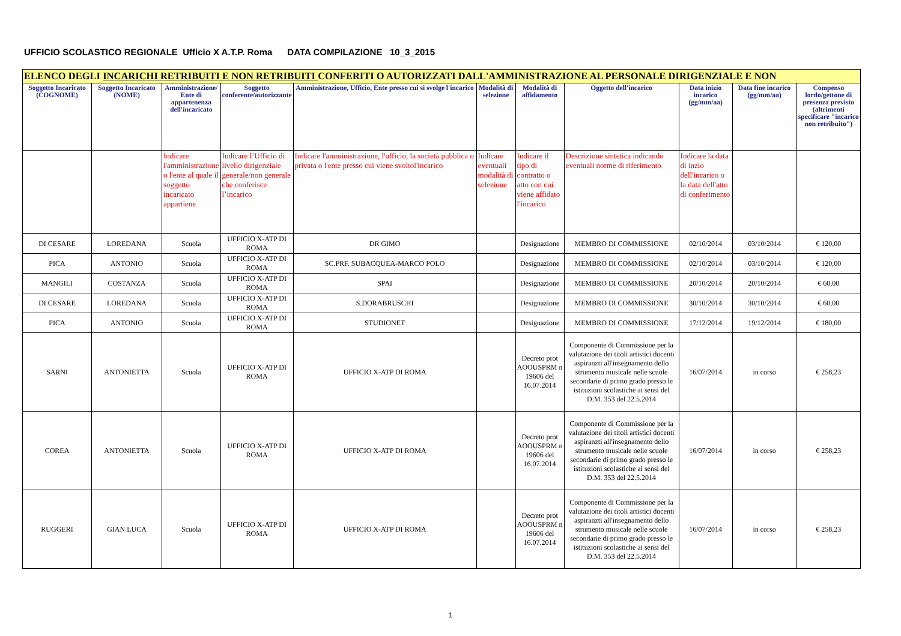UFFICIO SCOLASTICO REGIONALE Ufficio X A.T.P. Roma DATA COMPILAZIONE 10_3_2015
| ELENCO DEGLI INCARICHI RETRIBUITI E NON RETRIBUITI CONFERITI O AUTORIZZATI DALL'AMMINISTRAZIONE AL PERSONALE DIRIGENZIALE E NON | | | | | | | | | | |
| Soggetto Incaricato (COGNOME) | Soggetto Incaricato (NOME) | Amministrazione/ Ente di appartenenza dell'incaricato | Soggetto conferente/autorizzante | Amministrazione, Ufficio, Ente presso cui si svolge l'incarico | Modalità di selezione | Modalità di affidamento | Oggetto dell'incarico | Data inizio incarico (gg/mm/aa) | Data fine incarico (gg/mm/aa) | Compenso lordo/gettone di presenza previsto (altrimenti specificare "incarico non retribuito") |
| | | Indicare l'amministrazione o l'ente al quale il soggetto incaricato appartiene | Indicare l’Ufficio di livello dirigenziale generale/non generale che conferisce l’incarico | Indicare l'amministrazione, l'ufficio, la società pubblica o privata o l'ente presso cui viene svoltol'incarico | Indicare eventuali modalità di selezione | Indicare il tipo di contratto o atto con cui viene affidato l'incarico | Descrizione sintetica indicando eventuali norme di riferimento | Indicare la data di inzio dell'incarico o la data dell'atto di conferimento | | |
| DI CESARE | LOREDANA | Scuola | UFFICIO X-ATP DI ROMA | DR GIMO | | Designazione | MEMBRO DI COMMISSIONE | 02/10/2014 | 03/10/2014 | € 120,00 |
| PICA | ANTONIO | Scuola | UFFICIO X-ATP DI ROMA | SC.PRF. SUBACQUEA-MARCO POLO | | Designazione | MEMBRO DI COMMISSIONE | 02/10/2014 | 03/10/2014 | € 120,00 |
| MANGILI | COSTANZA | Scuola | UFFICIO X-ATP DI ROMA | SPAI | | Designazione | MEMBRO DI COMMISSIONE | 20/10/2014 | 20/10/2014 | € 60,00 |
| DI CESARE | LOREDANA | Scuola | UFFICIO X-ATP DI ROMA | S.DORABRUSCHI | | Designazione | MEMBRO DI COMMISSIONE | 30/10/2014 | 30/10/2014 | € 60,00 |
| PICA | ANTONIO | Scuola | UFFICIO X-ATP DI ROMA | STUDIONET | | Designazione | MEMBRO DI COMMISSIONE | 17/12/2014 | 19/12/2014 | € 180,00 |
| SARNI | ANTONIETTA | Scuola | UFFICIO X-ATP DI ROMA | UFFICIO X-ATP DI ROMA | | Decreto prot AOOUSPRM n 19606 del 16.07.2014 | Componente di Commissione per la valutazione dei titoli artistici docenti aspiranzti all'insegnamento dello strumento musicale nelle scuole secondarie di primo grado presso le istituzioni scolastiche ai sensi del D.M. 353 del 22.5.2014 | 16/07/2014 | in corso | € 258,23 |
| COREA | ANTONIETTA | Scuola | UFFICIO X-ATP DI ROMA | UFFICIO X-ATP DI ROMA | | Decreto prot AOOUSPRM n 19606 del 16.07.2014 | Componente di Commissione per la valutazione dei titoli artistici docenti aspiranzti all'insegnamento dello strumento musicale nelle scuole secondarie di primo grado presso le istituzioni scolastiche ai sensi del D.M. 353 del 22.5.2014 | 16/07/2014 | in corso | € 258,23 |
| RUGGERI | GIAN LUCA | Scuola | UFFICIO X-ATP DI ROMA | UFFICIO X-ATP DI ROMA | | Decreto prot AOOUSPRM n 19606 del 16.07.2014 | Componente di Commissione per la valutazione dei titoli artistici docenti aspiranzti all'insegnamento dello strumento musicale nelle scuole secondarie di primo grado presso le istituzioni scolastiche ai sensi del D.M. 353 del 22.5.2014 | 16/07/2014 | in corso | € 258,23 |
1